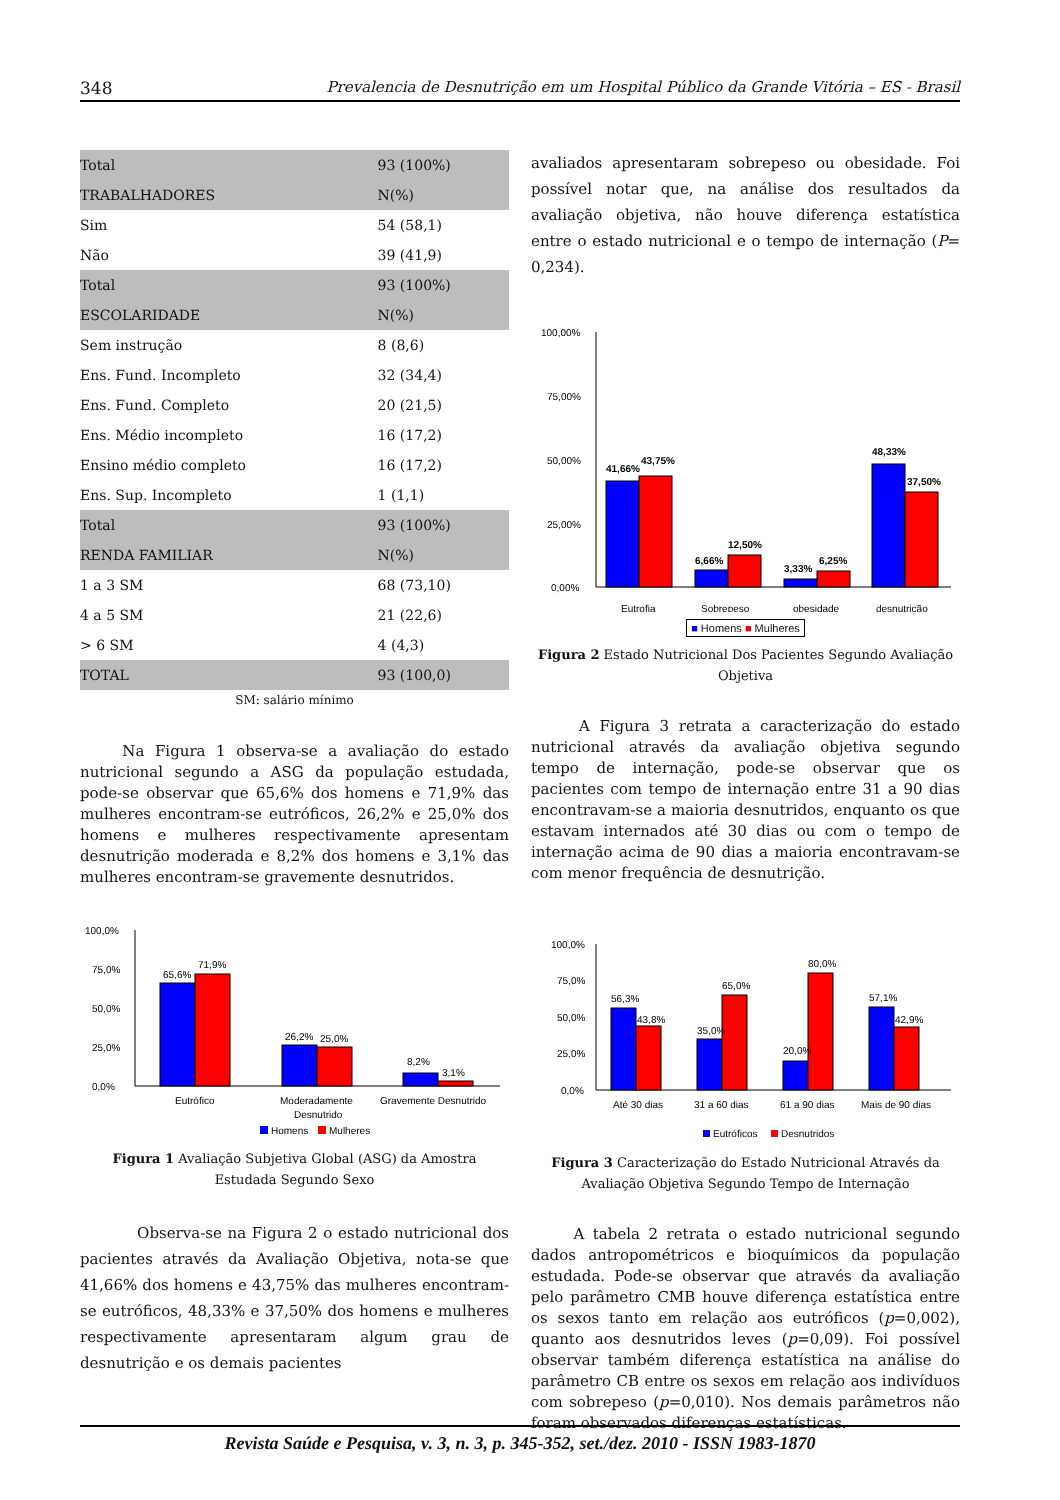348 Prevalencia de Desnutrição em um Hospital Público da Grande Vitória – ES - Brasil
| Total | 93 (100%) |
| TRABALHADORES | N(%) |
| Sim | 54 (58,1) |
| Não | 39 (41,9) |
| Total | 93 (100%) |
| ESCOLARIDADE | N(%) |
| Sem instrução | 8 (8,6) |
| Ens. Fund. Incompleto | 32 (34,4) |
| Ens. Fund. Completo | 20 (21,5) |
| Ens. Médio incompleto | 16 (17,2) |
| Ensino médio completo | 16 (17,2) |
| Ens. Sup. Incompleto | 1 (1,1) |
| Total | 93 (100%) |
| RENDA FAMILIAR | N(%) |
| 1 a 3 SM | 68 (73,10) |
| 4 a 5 SM | 21 (22,6) |
| > 6 SM | 4 (4,3) |
| TOTAL | 93 (100,0) |
SM: salário mínimo
Na Figura 1 observa-se a avaliação do estado nutricional segundo a ASG da população estudada, pode-se observar que 65,6% dos homens e 71,9% das mulheres encontram-se eutróficos, 26,2% e 25,0% dos homens e mulheres respectivamente apresentam desnutrição moderada e 8,2% dos homens e 3,1% das mulheres encontram-se gravemente desnutridos.
100,0%
75,0%
50,0%
25,0%
0,0%
65,6%
71,9%
26,2%
25,0%
8,2%
3,1%
Eutrófico
Moderadamente
Desnutrido
Gravemente Desnutrido
Homens
Mulheres
Figura 1 Avaliação Subjetiva Global (ASG) da Amostra Estudada Segundo Sexo
Observa-se na Figura 2 o estado nutricional dos pacientes através da Avaliação Objetiva, nota-se que 41,66% dos homens e 43,75% das mulheres encontram-se eutróficos, 48,33% e 37,50% dos homens e mulheres respectivamente apresentaram algum grau de desnutrição e os demais pacientes
avaliados apresentaram sobrepeso ou obesidade. Foi possível notar que, na análise dos resultados da avaliação objetiva, não houve diferença estatística entre o estado nutricional e o tempo de internação (P= 0,234).
100,00%
75,00%
50,00%
25,00%
0,00%
41,66%
43,75%
6,66%
12,50%
3,33%
6,25%
48,33%
37,50%
Eutrofia
Sobrepeso
obesidade
desnutrição
■ Homens ■ Mulheres
Figura 2 Estado Nutricional Dos Pacientes Segundo Avaliação Objetiva
A Figura 3 retrata a caracterização do estado nutricional através da avaliação objetiva segundo tempo de internação, pode-se observar que os pacientes com tempo de internação entre 31 a 90 dias encontravam-se a maioria desnutridos, enquanto os que estavam internados até 30 dias ou com o tempo de internação acima de 90 dias a maioria encontravam-se com menor frequência de desnutrição.
100,0%
75,0%
50,0%
25,0%
0,0%
56,3%
43,8%
35,0%
65,0%
20,0%
80,0%
57,1%
42,9%
Até 30 dias
31 a 60 dias
61 a 90 dias
Mais de 90 dias
Eutróficos
Desnutridos
Figura 3 Caracterização do Estado Nutricional Através da Avaliação Objetiva Segundo Tempo de Internação
A tabela 2 retrata o estado nutricional segundo dados antropométricos e bioquímicos da população estudada. Pode-se observar que através da avaliação pelo parâmetro CMB houve diferença estatística entre os sexos tanto em relação aos eutróficos (p=0,002), quanto aos desnutridos leves (p=0,09). Foi possível observar também diferença estatística na análise do parâmetro CB entre os sexos em relação aos indivíduos com sobrepeso (p=0,010). Nos demais parâmetros não foram observados diferenças estatísticas.
Revista Saúde e Pesquisa, v. 3, n. 3, p. 345-352, set./dez. 2010 - ISSN 1983-1870